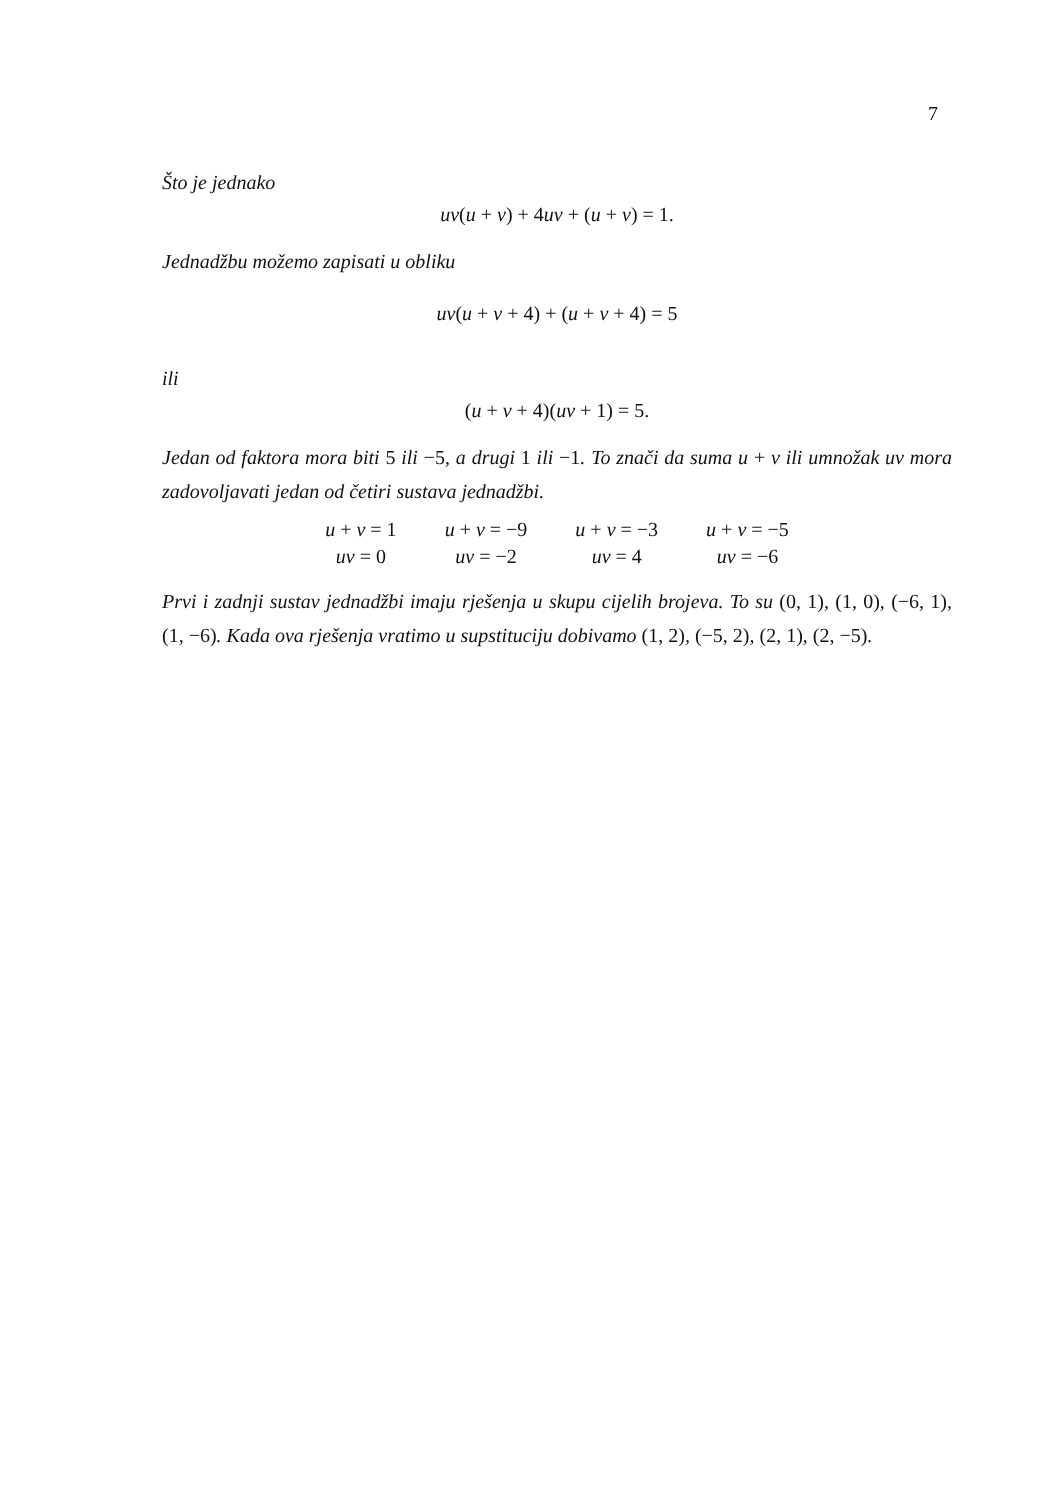7
Što je jednako
uv(u + v) + 4uv + (u + v) = 1.
Jednadžbu možemo zapisati u obliku
uv(u + v + 4) + (u + v + 4) = 5
ili
(u + v + 4)(uv + 1) = 5.
Jedan od faktora mora biti 5 ili −5, a drugi 1 ili −1. To znači da suma u + v ili umnožak uv mora zadovoljavati jedan od četiri sustava jednadžbi.
| u + v = 1 | u + v = −9 | u + v = −3 | u + v = −5 |
| uv = 0 | uv = −2 | uv = 4 | uv = −6 |
Prvi i zadnji sustav jednadžbi imaju rješenja u skupu cijelih brojeva. To su (0, 1), (1, 0), (−6, 1), (1, −6). Kada ova rješenja vratimo u supstituciju dobivamo (1, 2), (−5, 2), (2, 1), (2, −5).